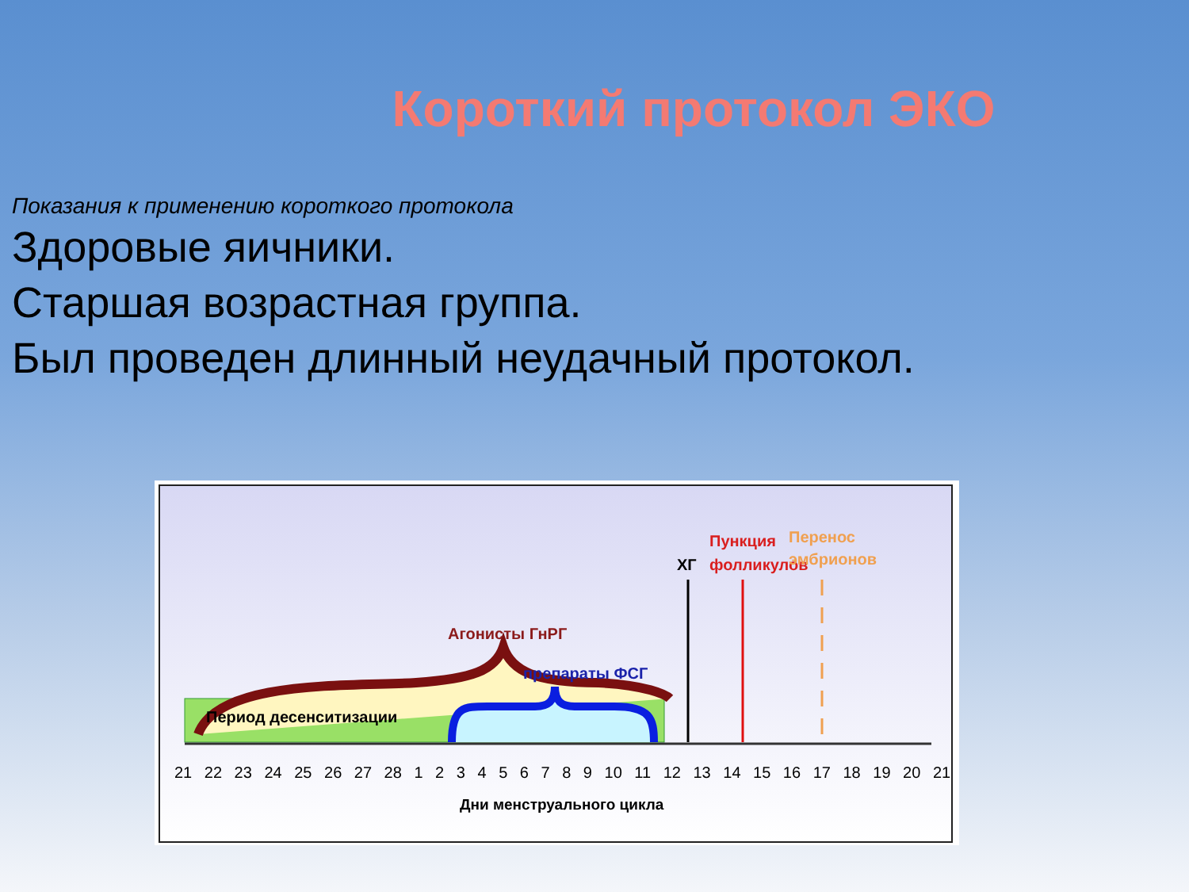Короткий протокол ЭКО
Показания к применению короткого протокола
Здоровые яичники.
Старшая возрастная группа.
Был проведен длинный неудачный протокол.
Период десенситизации
Агонисты ГнРГ
препараты ФСГ
ХГ
Пункция
фолликулов
Перенос
эмбрионов
21 22 23 24 25 26 27 28 1 2 3 4 5 6 7 8 9 10 11 12 13 14 15 16 17 18 19 20 21
Дни менструального цикла